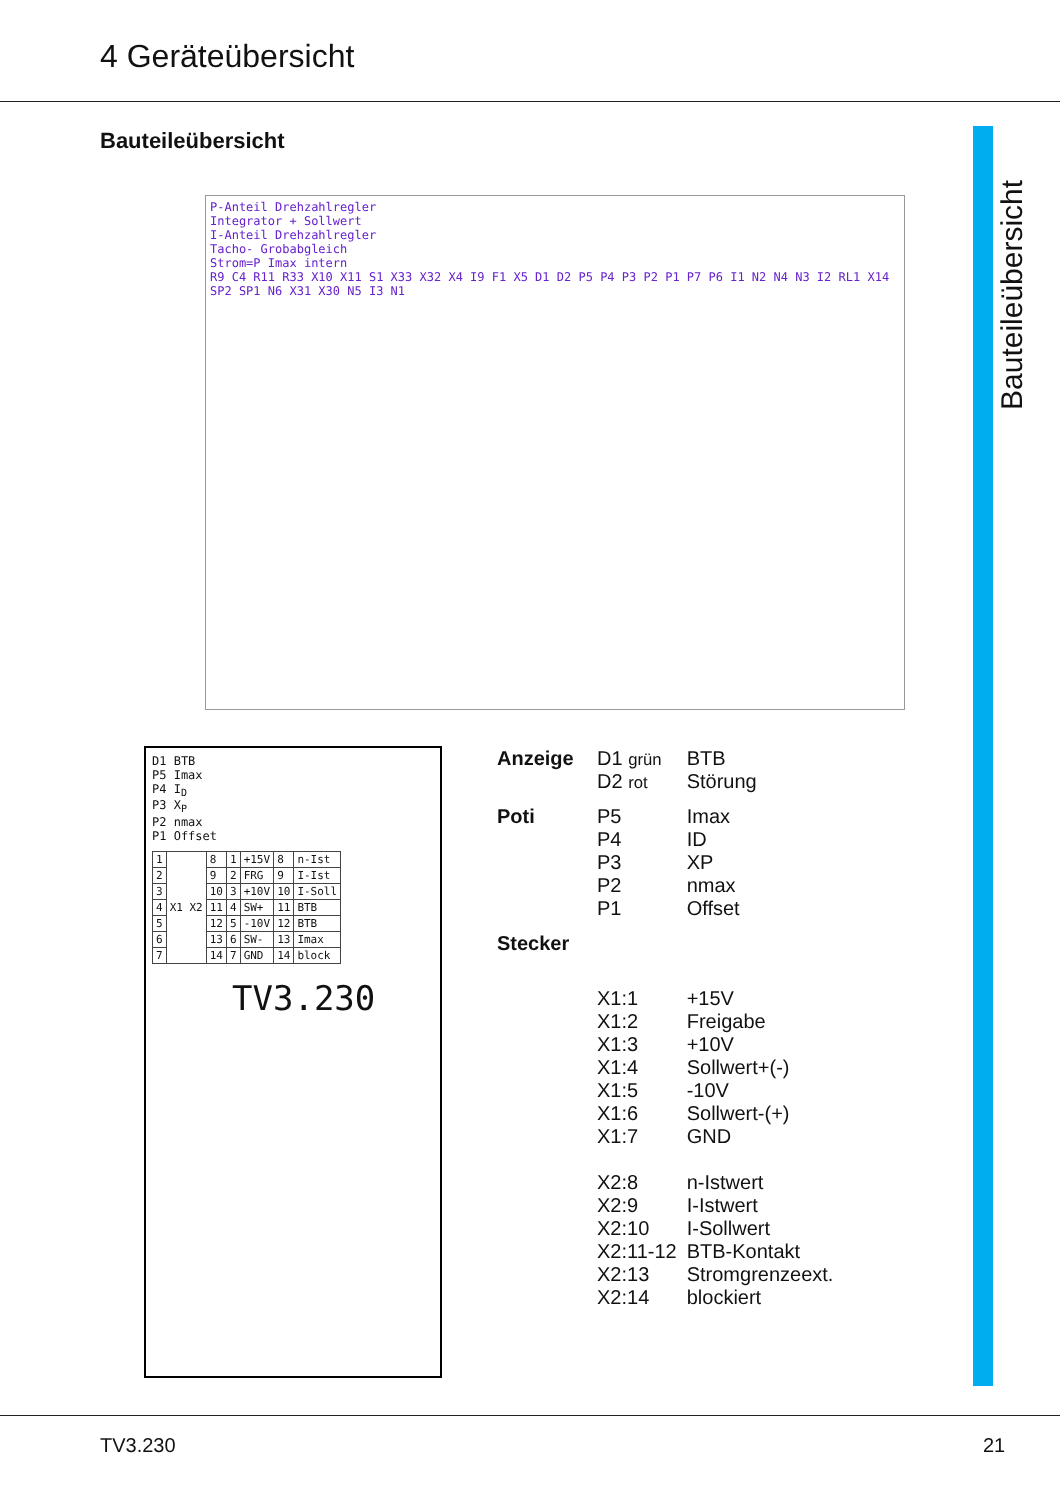4 Geräteübersicht
Bauteileübersicht
Bauteileübersicht
P-Anteil Drehzahlregler
Integrator + Sollwert
I-Anteil Drehzahlregler
Tacho- Grobabgleich
Strom=P Imax intern
R9 C4 R11 R33 X10 X11 S1 X33 X32 X4 I9 F1 X5 D1 D2 P5 P4 P3 P2 P1 P7 P6 I1 N2 N4 N3 I2 RL1 X14 SP2 SP1 N6 X31 X30 N5 I3 N1
D1 BTB
P5 Imax
P4 I<sub>D</sub>
P3 X<sub>P</sub>
P2 nmax
P1 Offset
| 1 | X1 X2 | 8 | 1 | +15V | 8 | n-Ist |
| 2 | | 9 | 2 | FRG | 9 | I-Ist |
| 3 | | 10 | 3 | +10V | 10 | I-Soll |
| 4 | | 11 | 4 | SW+ | 11 | BTB |
| 5 | | 12 | 5 | -10V | 12 | BTB |
| 6 | | 13 | 6 | SW- | 13 | Imax |
| 7 | | 14 | 7 | GND | 14 | block |
TV3.230
| Anzeige | D1 grün D2 rot | BTB Störung |
| Poti | P5 P4 P3 P2 P1 | Imax ID XP nmax Offset |
| Stecker | | |
| | X1:1 X1:2 X1:3 X1:4 X1:5 X1:6 X1:7 X2:8 X2:9 X2:10 X2:11-12 X2:13 X2:14 | +15V Freigabe +10V Sollwert+(-) -10V Sollwert-(+) GND n-Istwert I-Istwert I-Sollwert BTB-Kontakt Stromgrenzeext. blockiert |
TV3.230 21